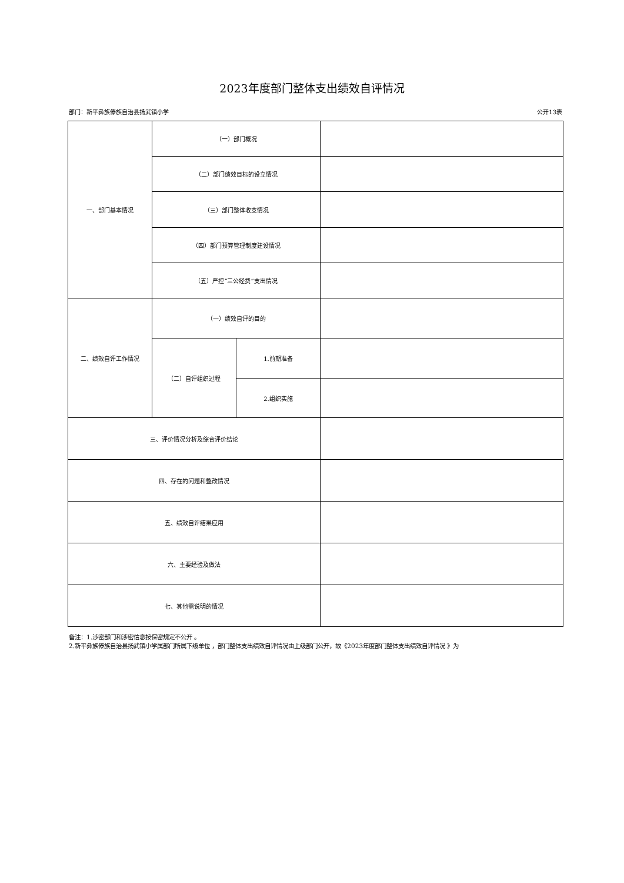2023年度部门整体支出绩效自评情况
部门：新平彝族傣族自治县扬武镇小学 公开13表
| 一、部门基本情况 | （一）部门概况 | | |
| | （二）部门绩效目标的设立情况 | | |
| | （三）部门整体收支情况 | | |
| | （四）部门预算管理制度建设情况 | | |
| | （五）严控“三公经费”支出情况 | | |
| 二、绩效自评工作情况 | （一）绩效自评的目的 | | |
| | （二）自评组织过程 | 1.前期准备 | |
| | | 2.组织实施 | |
| 三、评价情况分析及综合评价结论 | | | |
| 四、存在的问题和整改情况 | | | |
| 五、绩效自评结果应用 | | | |
| 六、主要经验及做法 | | | |
| 七、其他需说明的情况 | | | |
备注：1.涉密部门和涉密信息按保密规定不公开 。
2.新平彝族傣族自治县扬武镇小学属部门所属下级单位 ，部门整体支出绩效自评情况由上级部门公开，故《2023年度部门整体支出绩效自评情况 》为